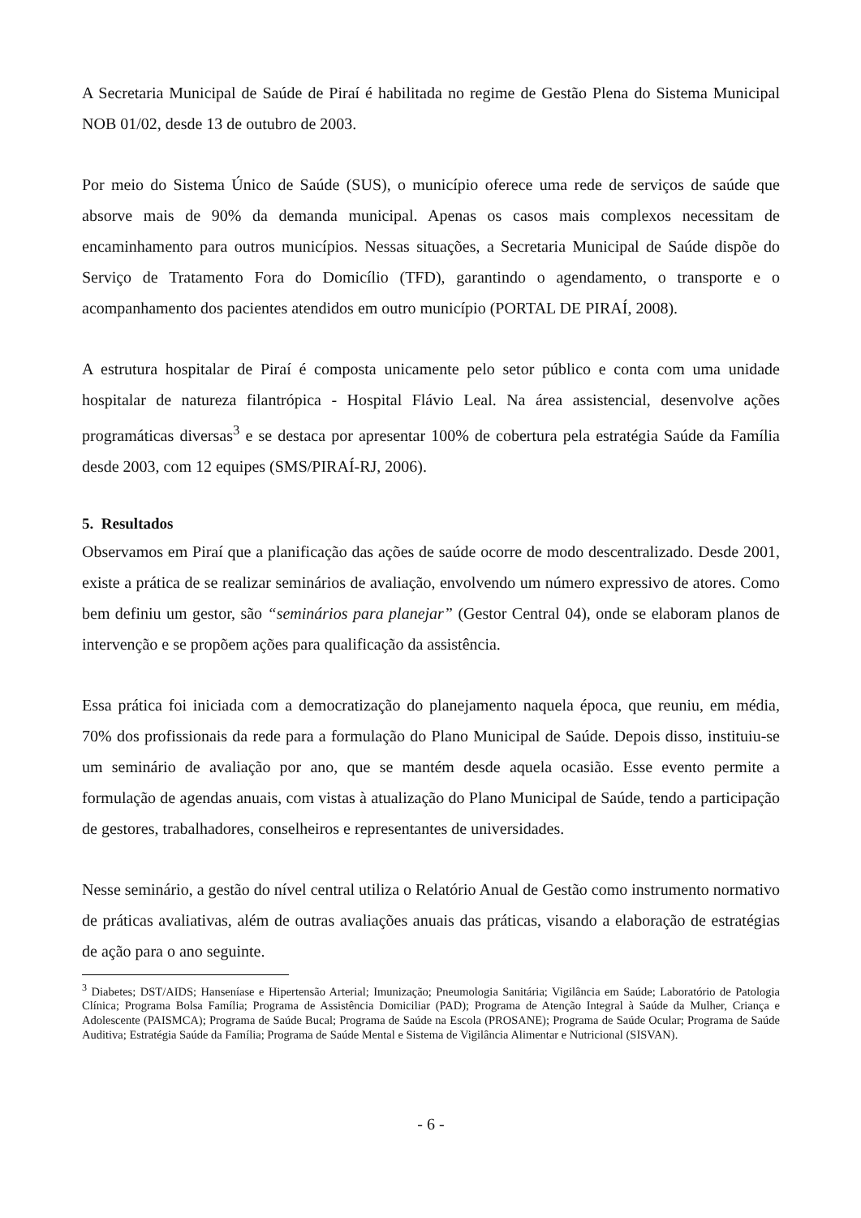A Secretaria Municipal de Saúde de Piraí é habilitada no regime de Gestão Plena do Sistema Municipal NOB 01/02, desde 13 de outubro de 2003.
Por meio do Sistema Único de Saúde (SUS), o município oferece uma rede de serviços de saúde que absorve mais de 90% da demanda municipal. Apenas os casos mais complexos necessitam de encaminhamento para outros municípios. Nessas situações, a Secretaria Municipal de Saúde dispõe do Serviço de Tratamento Fora do Domicílio (TFD), garantindo o agendamento, o transporte e o acompanhamento dos pacientes atendidos em outro município (PORTAL DE PIRAÍ, 2008).
A estrutura hospitalar de Piraí é composta unicamente pelo setor público e conta com uma unidade hospitalar de natureza filantrópica - Hospital Flávio Leal. Na área assistencial, desenvolve ações programáticas diversas<sup>3</sup> e se destaca por apresentar 100% de cobertura pela estratégia Saúde da Família desde 2003, com 12 equipes (SMS/PIRAÍ-RJ, 2006).
5. Resultados
Observamos em Piraí que a planificação das ações de saúde ocorre de modo descentralizado. Desde 2001, existe a prática de se realizar seminários de avaliação, envolvendo um número expressivo de atores. Como bem definiu um gestor, são “seminários para planejar” (Gestor Central 04), onde se elaboram planos de intervenção e se propõem ações para qualificação da assistência.
Essa prática foi iniciada com a democratização do planejamento naquela época, que reuniu, em média, 70% dos profissionais da rede para a formulação do Plano Municipal de Saúde. Depois disso, instituiu-se um seminário de avaliação por ano, que se mantém desde aquela ocasião. Esse evento permite a formulação de agendas anuais, com vistas à atualização do Plano Municipal de Saúde, tendo a participação de gestores, trabalhadores, conselheiros e representantes de universidades.
Nesse seminário, a gestão do nível central utiliza o Relatório Anual de Gestão como instrumento normativo de práticas avaliativas, além de outras avaliações anuais das práticas, visando a elaboração de estratégias de ação para o ano seguinte.
<sup>3</sup> Diabetes; DST/AIDS; Hanseníase e Hipertensão Arterial; Imunização; Pneumologia Sanitária; Vigilância em Saúde; Laboratório de Patologia Clínica; Programa Bolsa Família; Programa de Assistência Domiciliar (PAD); Programa de Atenção Integral à Saúde da Mulher, Criança e Adolescente (PAISMCA); Programa de Saúde Bucal; Programa de Saúde na Escola (PROSANE); Programa de Saúde Ocular; Programa de Saúde Auditiva; Estratégia Saúde da Família; Programa de Saúde Mental e Sistema de Vigilância Alimentar e Nutricional (SISVAN).
- 6 -